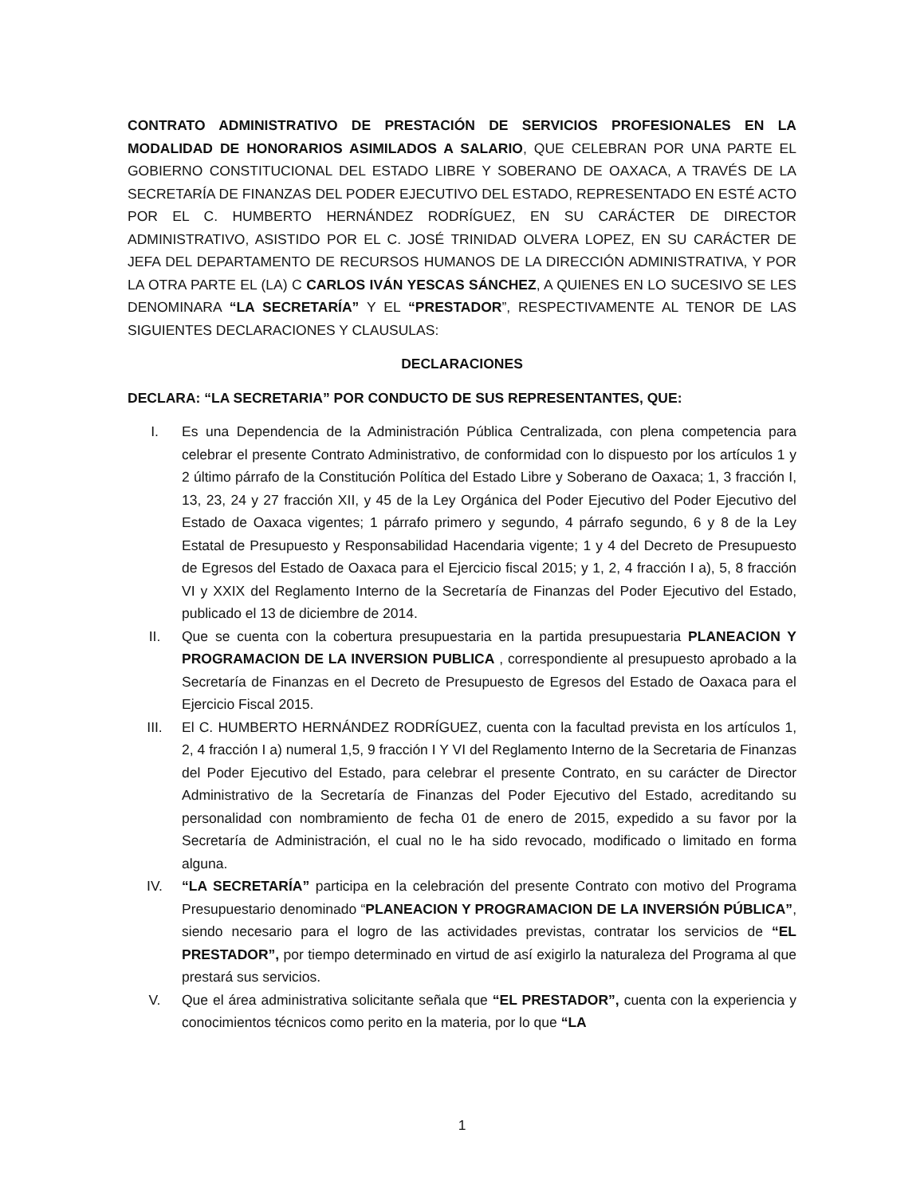CONTRATO ADMINISTRATIVO DE PRESTACIÓN DE SERVICIOS PROFESIONALES EN LA MODALIDAD DE HONORARIOS ASIMILADOS A SALARIO, QUE CELEBRAN POR UNA PARTE EL GOBIERNO CONSTITUCIONAL DEL ESTADO LIBRE Y SOBERANO DE OAXACA, A TRAVÉS DE LA SECRETARÍA DE FINANZAS DEL PODER EJECUTIVO DEL ESTADO, REPRESENTADO EN ESTÉ ACTO POR EL C. HUMBERTO HERNÁNDEZ RODRÍGUEZ, EN SU CARÁCTER DE DIRECTOR ADMINISTRATIVO, ASISTIDO POR EL C. JOSÉ TRINIDAD OLVERA LOPEZ, EN SU CARÁCTER DE JEFA DEL DEPARTAMENTO DE RECURSOS HUMANOS DE LA DIRECCIÓN ADMINISTRATIVA, Y POR LA OTRA PARTE EL (LA) C CARLOS IVÁN YESCAS SÁNCHEZ, A QUIENES EN LO SUCESIVO SE LES DENOMINARA “LA SECRETARÍA” Y EL “PRESTADOR”, RESPECTIVAMENTE AL TENOR DE LAS SIGUIENTES DECLARACIONES Y CLAUSULAS:
DECLARACIONES
DECLARA: “LA SECRETARIA” POR CONDUCTO DE SUS REPRESENTANTES, QUE:
I. Es una Dependencia de la Administración Pública Centralizada, con plena competencia para celebrar el presente Contrato Administrativo, de conformidad con lo dispuesto por los artículos 1 y 2 último párrafo de la Constitución Política del Estado Libre y Soberano de Oaxaca; 1, 3 fracción I, 13, 23, 24 y 27 fracción XII, y 45 de la Ley Orgánica del Poder Ejecutivo del Poder Ejecutivo del Estado de Oaxaca vigentes; 1 párrafo primero y segundo, 4 párrafo segundo, 6 y 8 de la Ley Estatal de Presupuesto y Responsabilidad Hacendaria vigente; 1 y 4 del Decreto de Presupuesto de Egresos del Estado de Oaxaca para el Ejercicio fiscal 2015; y 1, 2, 4 fracción I a), 5, 8 fracción VI y XXIX del Reglamento Interno de la Secretaría de Finanzas del Poder Ejecutivo del Estado, publicado el 13 de diciembre de 2014.
II. Que se cuenta con la cobertura presupuestaria en la partida presupuestaria PLANEACION Y PROGRAMACION DE LA INVERSION PUBLICA , correspondiente al presupuesto aprobado a la Secretaría de Finanzas en el Decreto de Presupuesto de Egresos del Estado de Oaxaca para el Ejercicio Fiscal 2015.
III. El C. HUMBERTO HERNÁNDEZ RODRÍGUEZ, cuenta con la facultad prevista en los artículos 1, 2, 4 fracción I a) numeral 1,5, 9 fracción I Y VI del Reglamento Interno de la Secretaria de Finanzas del Poder Ejecutivo del Estado, para celebrar el presente Contrato, en su carácter de Director Administrativo de la Secretaría de Finanzas del Poder Ejecutivo del Estado, acreditando su personalidad con nombramiento de fecha 01 de enero de 2015, expedido a su favor por la Secretaría de Administración, el cual no le ha sido revocado, modificado o limitado en forma alguna.
IV. “LA SECRETARÍA” participa en la celebración del presente Contrato con motivo del Programa Presupuestario denominado “PLANEACION Y PROGRAMACION DE LA INVERSIÓN PÚBLICA”, siendo necesario para el logro de las actividades previstas, contratar los servicios de “EL PRESTADOR”, por tiempo determinado en virtud de así exigirlo la naturaleza del Programa al que prestará sus servicios.
V. Que el área administrativa solicitante señala que “EL PRESTADOR”, cuenta con la experiencia y conocimientos técnicos como perito en la materia, por lo que “LA
1